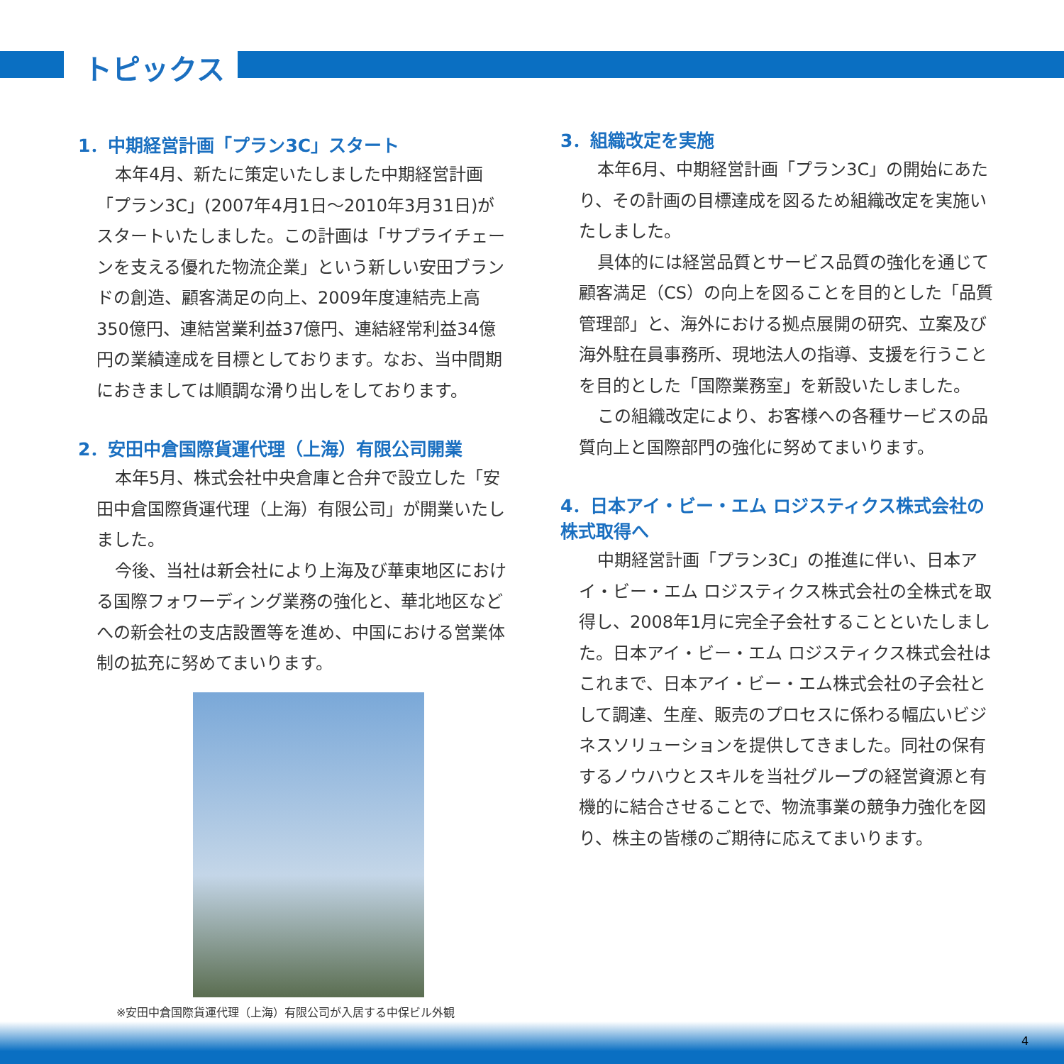トピックス
1．中期経営計画「プラン3C」スタート
本年4月、新たに策定いたしました中期経営計画「プラン3C」(2007年4月1日～2010年3月31日)がスタートいたしました。この計画は「サプライチェーンを支える優れた物流企業」という新しい安田ブランドの創造、顧客満足の向上、2009年度連結売上高350億円、連結営業利益37億円、連結経常利益34億円の業績達成を目標としております。なお、当中間期におきましては順調な滑り出しをしております。
2．安田中倉国際貨運代理（上海）有限公司開業
本年5月、株式会社中央倉庫と合弁で設立した「安田中倉国際貨運代理（上海）有限公司」が開業いたしました。
今後、当社は新会社により上海及び華東地区における国際フォワーディング業務の強化と、華北地区などへの新会社の支店設置等を進め、中国における営業体制の拡充に努めてまいります。
※安田中倉国際貨運代理（上海）有限公司が入居する中保ビル外観
3．組織改定を実施
本年6月、中期経営計画「プラン3C」の開始にあたり、その計画の目標達成を図るため組織改定を実施いたしました。
具体的には経営品質とサービス品質の強化を通じて顧客満足（CS）の向上を図ることを目的とした「品質管理部」と、海外における拠点展開の研究、立案及び海外駐在員事務所、現地法人の指導、支援を行うことを目的とした「国際業務室」を新設いたしました。
この組織改定により、お客様への各種サービスの品質向上と国際部門の強化に努めてまいります。
4．日本アイ・ビー・エム ロジスティクス株式会社の株式取得へ
中期経営計画「プラン3C」の推進に伴い、日本アイ・ビー・エム ロジスティクス株式会社の全株式を取得し、2008年1月に完全子会社することといたしました。日本アイ・ビー・エム ロジスティクス株式会社はこれまで、日本アイ・ビー・エム株式会社の子会社として調達、生産、販売のプロセスに係わる幅広いビジネスソリューションを提供してきました。同社の保有するノウハウとスキルを当社グループの経営資源と有機的に結合させることで、物流事業の競争力強化を図り、株主の皆様のご期待に応えてまいります。
4